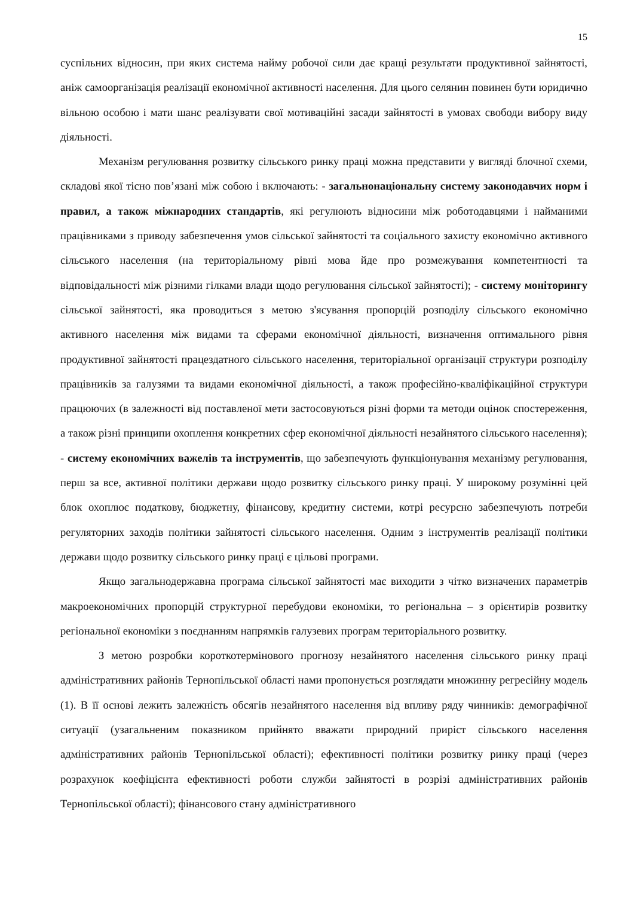15
суспільних відносин, при яких система найму робочої сили дає кращі результати продуктивної зайнятості, аніж самоорганізація реалізації економічної активності населення. Для цього селянин повинен бути юридично вільною особою і мати шанс реалізувати свої мотиваційні засади зайнятості в умовах свободи вибору виду діяльності.
Механізм регулювання розвитку сільського ринку праці можна представити у вигляді блочної схеми, складові якої тісно пов’язані між собою і включають: - загальнонаціональну систему законодавчих норм і правил, а також міжнародних стандартів, які регулюють відносини між роботодавцями і найманими працівниками з приводу забезпечення умов сільської зайнятості та соціального захисту економічно активного сільського населення (на територіальному рівні мова йде про розмежування компетентності та відповідальності між різними гілками влади щодо регулювання сільської зайнятості); - систему моніторингу сільської зайнятості, яка проводиться з метою з'ясування пропорцій розподілу сільського економічно активного населення між видами та сферами економічної діяльності, визначення оптимального рівня продуктивної зайнятості працездатного сільського населення, територіальної організації структури розподілу працівників за галузями та видами економічної діяльності, а також професійно-кваліфікаційної структури працюючих (в залежності від поставленої мети застосовуються різні форми та методи оцінок спостереження, а також різні принципи охоплення конкретних сфер економічної діяльності незайнятого сільського населення); - систему економічних важелів та інструментів, що забезпечують функціонування механізму регулювання, перш за все, активної політики держави щодо розвитку сільського ринку праці. У широкому розумінні цей блок охоплює податкову, бюджетну, фінансову, кредитну системи, котрі ресурсно забезпечують потреби регуляторних заходів політики зайнятості сільського населення. Одним з інструментів реалізації політики держави щодо розвитку сільського ринку праці є цільові програми.
Якщо загальнодержавна програма сільської зайнятості має виходити з чітко визначених параметрів макроекономічних пропорцій структурної перебудови економіки, то регіональна – з орієнтирів розвитку регіональної економіки з поєднанням напрямків галузевих програм територіального розвитку.
З метою розробки короткотермінового прогнозу незайнятого населення сільського ринку праці адміністративних районів Тернопільської області нами пропонується розглядати множинну регресійну модель (1). В її основі лежить залежність обсягів незайнятого населення від впливу ряду чинників: демографічної ситуації (узагальненим показником прийнято вважати природний приріст сільського населення адміністративних районів Тернопільської області); ефективності політики розвитку ринку праці (через розрахунок коефіцієнта ефективності роботи служби зайнятості в розрізі адміністративних районів Тернопільської області); фінансового стану адміністративного